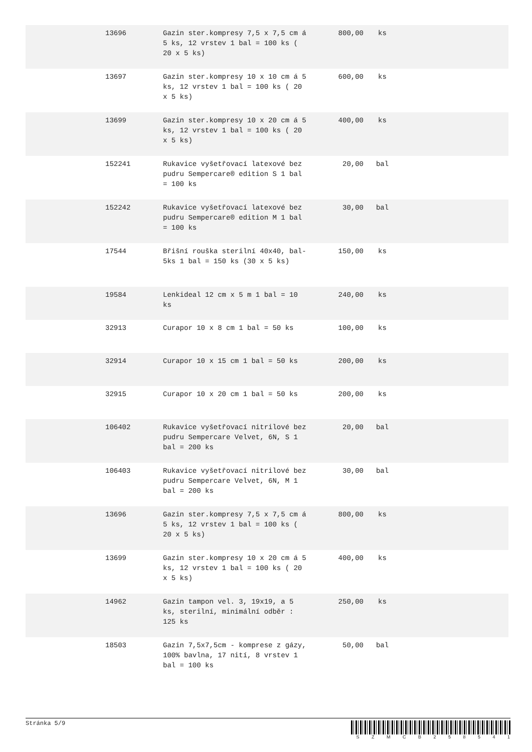| | 13696 | Gazin ster.kompresy 7,5 x 7,5 cm á 5 ks, 12 vrstev 1 bal = 100 ks ( 20 x 5 ks) | 800,00 | ks | |
| | 13697 | Gazin ster.kompresy 10 x 10 cm á 5 ks, 12 vrstev 1 bal = 100 ks ( 20 x 5 ks) | 600,00 | ks | |
| | 13699 | Gazin ster.kompresy 10 x 20 cm á 5 ks, 12 vrstev 1 bal = 100 ks ( 20 x 5 ks) | 400,00 | ks | |
| | 152241 | Rukavice vyšetřovací latexové bez pudru Sempercare® edition S 1 bal = 100 ks | 20,00 | bal | |
| | 152242 | Rukavice vyšetřovací latexové bez pudru Sempercare® edition M 1 bal = 100 ks | 30,00 | bal | |
| | 17544 | Břišní rouška sterilní 40x40, bal-5ks 1 bal = 150 ks (30 x 5 ks) | 150,00 | ks | |
| | 19584 | Lenkideal 12 cm x 5 m 1 bal = 10 ks | 240,00 | ks | |
| | 32913 | Curapor 10 x 8 cm 1 bal = 50 ks | 100,00 | ks | |
| | 32914 | Curapor 10 x 15 cm 1 bal = 50 ks | 200,00 | ks | |
| | 32915 | Curapor 10 x 20 cm 1 bal = 50 ks | 200,00 | ks | |
| | 106402 | Rukavice vyšetřovací nitrilové bez pudru Sempercare Velvet, 6N, S 1 bal = 200 ks | 20,00 | bal | |
| | 106403 | Rukavice vyšetřovací nitrilové bez pudru Sempercare Velvet, 6N, M 1 bal = 200 ks | 30,00 | bal | |
| | 13696 | Gazin ster.kompresy 7,5 x 7,5 cm á 5 ks, 12 vrstev 1 bal = 100 ks ( 20 x 5 ks) | 800,00 | ks | |
| | 13699 | Gazin ster.kompresy 10 x 20 cm á 5 ks, 12 vrstev 1 bal = 100 ks ( 20 x 5 ks) | 400,00 | ks | |
| | 14962 | Gazin tampon vel. 3, 19x19, a 5 ks, sterilní, minimální odběr : 125 ks | 250,00 | ks | |
| | 18503 | Gazin 7,5x7,5cm - komprese z gázy, 100% bavlna, 17 nití, 8 vrstev 1 bal = 100 ks | 50,00 | bal | |
Stránka 5/9 S Z M C B 2 5 8 5 4 1